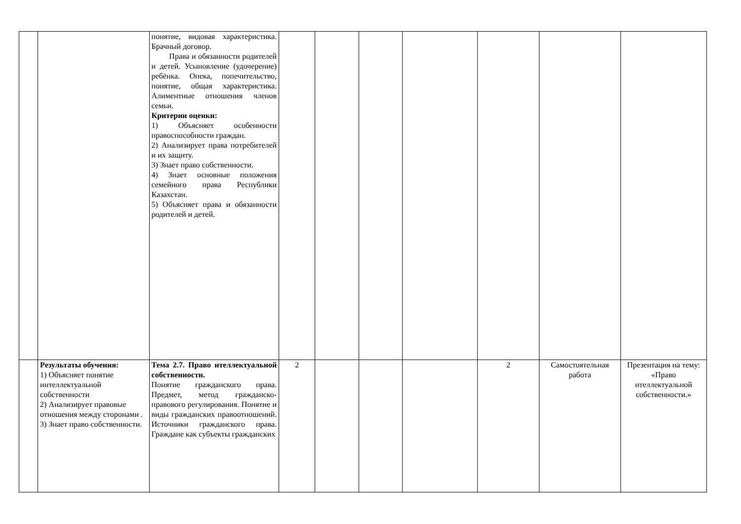| | | понятие, видовая характеристика. Брачный договор. Права и обязанности родителей и детей. Усыновление (удочерение) ребёнка. Опека, попечительство, понятие, общая характеристика. Алиментные отношения членов семьи. Критерии оценки: 1) Объясняет особенности правоспособности граждан. 2) Анализирует права потребителей и их защиту. 3) Знает право собственности. 4) Знает основные положения семейного права Республики Казахстан. 5) Объясняет права и обязанности родителей и детей. | | | | | | | |
| | Результаты обучения: 1) Объясняет понятие интеллектуальной собственности 2) Анализирует правовые отношения между сторонами . 3) Знает право собственности. | Тема 2.7. Право нтеллектуальной собственности. Понятие гражданского права. Предмет, метод гражданско-правового регулирования. Понятие и виды гражданских правоотношений. Источники гражданского права. Граждане как субъекты гражданских | 2 | | | | 2 | Самостоятельная работа | Презентация на тему: «Право нтеллектуальной собственности.» |